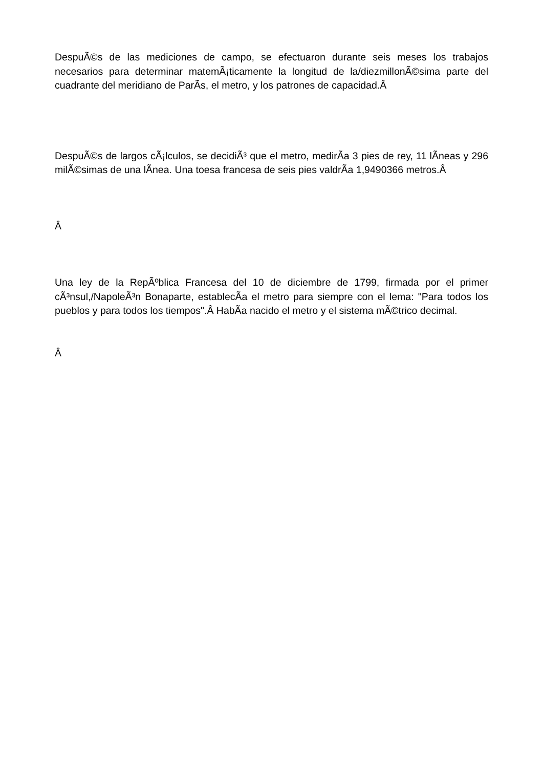DespuÃ©s de las mediciones de campo, se efectuaron durante seis meses los trabajos necesarios para determinar matemÃ¡ticamente la longitud de la/diezmillonÃ©sima parte del cuadrante del meridiano de ParÃ­s, el metro, y los patrones de capacidad.Â
DespuÃ©s de largos cÃ¡lculos, se decidiÃ³ que el metro, medirÃ­a 3 pies de rey, 11 lÃ­neas y 296 milÃ©simas de una lÃ­nea. Una toesa francesa de seis pies valdrÃ­a 1,9490366 metros.Â
Â
Una ley de la RepÃºblica Francesa del 10 de diciembre de 1799, firmada por el primer cÃ³nsul,/NapoleÃ³n Bonaparte, establecÃ­a el metro para siempre con el lema: "Para todos los pueblos y para todos los tiempos".Â HabÃ­a nacido el metro y el sistema mÃ©trico decimal.
Â